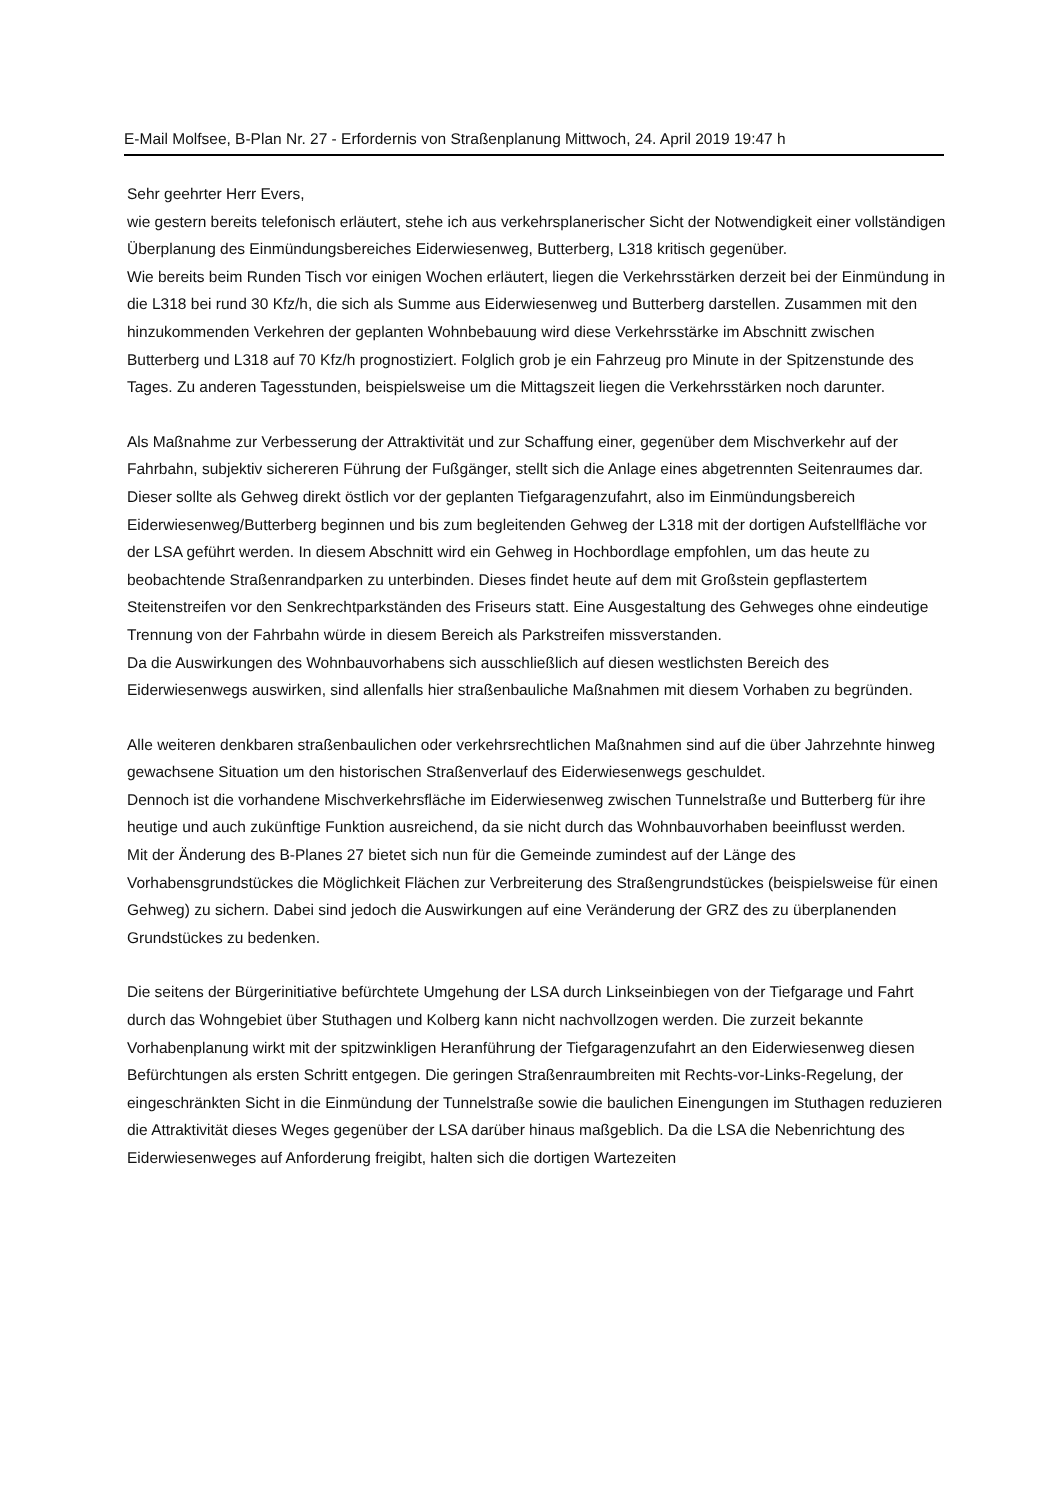E-Mail Molfsee, B-Plan Nr. 27 - Erfordernis von Straßenplanung Mittwoch, 24. April 2019 19:47 h
Sehr geehrter Herr Evers,
wie gestern bereits telefonisch erläutert, stehe ich aus verkehrsplanerischer Sicht der Notwendigkeit einer vollständigen Überplanung des Einmündungsbereiches Eiderwiesenweg, Butterberg, L318 kritisch gegenüber.
Wie bereits beim Runden Tisch vor einigen Wochen erläutert, liegen die Verkehrsstärken derzeit bei der Einmündung in die L318 bei rund 30 Kfz/h, die sich als Summe aus Eiderwiesenweg und Butterberg darstellen. Zusammen mit den hinzukommenden Verkehren der geplanten Wohnbebauung wird diese Verkehrsstärke im Abschnitt zwischen Butterberg und L318 auf 70 Kfz/h prognostiziert. Folglich grob je ein Fahrzeug pro Minute in der Spitzenstunde des Tages. Zu anderen Tagesstunden, beispielsweise um die Mittagszeit liegen die Verkehrsstärken noch darunter.
Als Maßnahme zur Verbesserung der Attraktivität und zur Schaffung einer, gegenüber dem Mischverkehr auf der Fahrbahn, subjektiv sichereren Führung der Fußgänger, stellt sich die Anlage eines abgetrennten Seitenraumes dar. Dieser sollte als Gehweg direkt östlich vor der geplanten Tiefgaragenzufahrt, also im Einmündungsbereich Eiderwiesenweg/Butterberg beginnen und bis zum begleitenden Gehweg der L318 mit der dortigen Aufstellfläche vor der LSA geführt werden. In diesem Abschnitt wird ein Gehweg in Hochbordlage empfohlen, um das heute zu beobachtende Straßenrandparken zu unterbinden. Dieses findet heute auf dem mit Großstein gepflastertem Steitenstreifen vor den Senkrechtparkständen des Friseurs statt. Eine Ausgestaltung des Gehweges ohne eindeutige Trennung von der Fahrbahn würde in diesem Bereich als Parkstreifen missverstanden.
Da die Auswirkungen des Wohnbauvorhabens sich ausschließlich auf diesen westlichsten Bereich des Eiderwiesenwegs auswirken, sind allenfalls hier straßenbauliche Maßnahmen mit diesem Vorhaben zu begründen.
Alle weiteren denkbaren straßenbaulichen oder verkehrsrechtlichen Maßnahmen sind auf die über Jahrzehnte hinweg gewachsene Situation um den historischen Straßenverlauf des Eiderwiesenwegs geschuldet.
Dennoch ist die vorhandene Mischverkehrsfläche im Eiderwiesenweg zwischen Tunnelstraße und Butterberg für ihre heutige und auch zukünftige Funktion ausreichend, da sie nicht durch das Wohnbauvorhaben beeinflusst werden.
Mit der Änderung des B-Planes 27 bietet sich nun für die Gemeinde zumindest auf der Länge des Vorhabensgrundstückes die Möglichkeit Flächen zur Verbreiterung des Straßengrundstückes (beispielsweise für einen Gehweg) zu sichern. Dabei sind jedoch die Auswirkungen auf eine Veränderung der GRZ des zu überplanenden Grundstückes zu bedenken.
Die seitens der Bürgerinitiative befürchtete Umgehung der LSA durch Linkseinbiegen von der Tiefgarage und Fahrt durch das Wohngebiet über Stuthagen und Kolberg kann nicht nachvollzogen werden. Die zurzeit bekannte Vorhabenplanung wirkt mit der spitzwinkligen Heranführung der Tiefgaragenzufahrt an den Eiderwiesenweg diesen Befürchtungen als ersten Schritt entgegen. Die geringen Straßenraumbreiten mit Rechts-vor-Links-Regelung, der eingeschränkten Sicht in die Einmündung der Tunnelstraße sowie die baulichen Einengungen im Stuthagen reduzieren die Attraktivität dieses Weges gegenüber der LSA darüber hinaus maßgeblich. Da die LSA die Nebenrichtung des Eiderwiesenweges auf Anforderung freigibt, halten sich die dortigen Wartezeiten